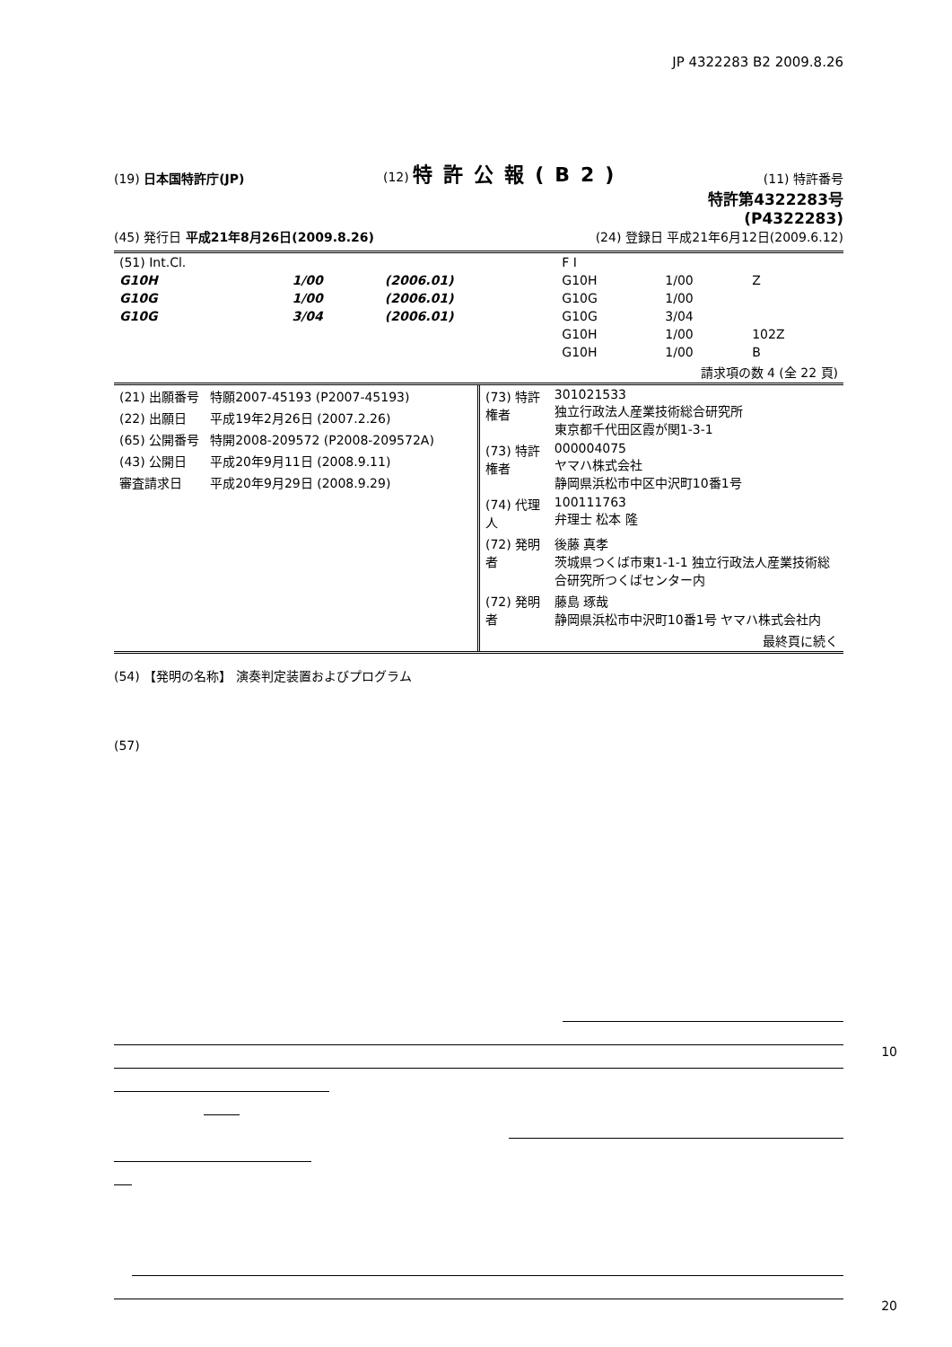JP 4322283 B2 2009.8.26
(19) 日本国特許庁(JP)
(12) 特許公報(B2)
(11) 特許番号
特許第4322283号
(P4322283)
(45) 発行日 平成21年8月26日(2009.8.26)
(24) 登録日 平成21年6月12日(2009.6.12)
| (51) Int.Cl. | | | F I | | |
| G10H | 1/00 | (2006.01) | G10H | 1/00 | Z |
| G10G | 1/00 | (2006.01) | G10G | 1/00 | |
| G10G | 3/04 | (2006.01) | G10G | 3/04 | |
| | | | G10H | 1/00 | 102Z |
| | | | G10H | 1/00 | B |
| 請求項の数 4 (全 22 頁) | | | | | |
| (21) 出願番号 | 特願2007-45193 (P2007-45193) |
| (22) 出願日 | 平成19年2月26日 (2007.2.26) |
| (65) 公開番号 | 特開2008-209572 (P2008-209572A) |
| (43) 公開日 | 平成20年9月11日 (2008.9.11) |
| 審査請求日 | 平成20年9月29日 (2008.9.29) |
| (73) 特許権者 | 301021533 独立行政法人産業技術総合研究所 東京都千代田区霞が関1-3-1 |
| (73) 特許権者 | 000004075 ヤマハ株式会社 静岡県浜松市中区中沢町10番1号 |
| (74) 代理人 | 100111763 弁理士 松本 隆 |
| (72) 発明者 | 後藤 真孝 茨城県つくば市東1-1-1 独立行政法人産業技術総合研究所つくばセンター内 |
| (72) 発明者 | 藤島 琢哉 静岡県浜松市中沢町10番1号 ヤマハ株式会社内 |
| | 最終頁に続く |
(54) 【発明の名称】 演奏判定装置およびプログラム
(57)
10 20